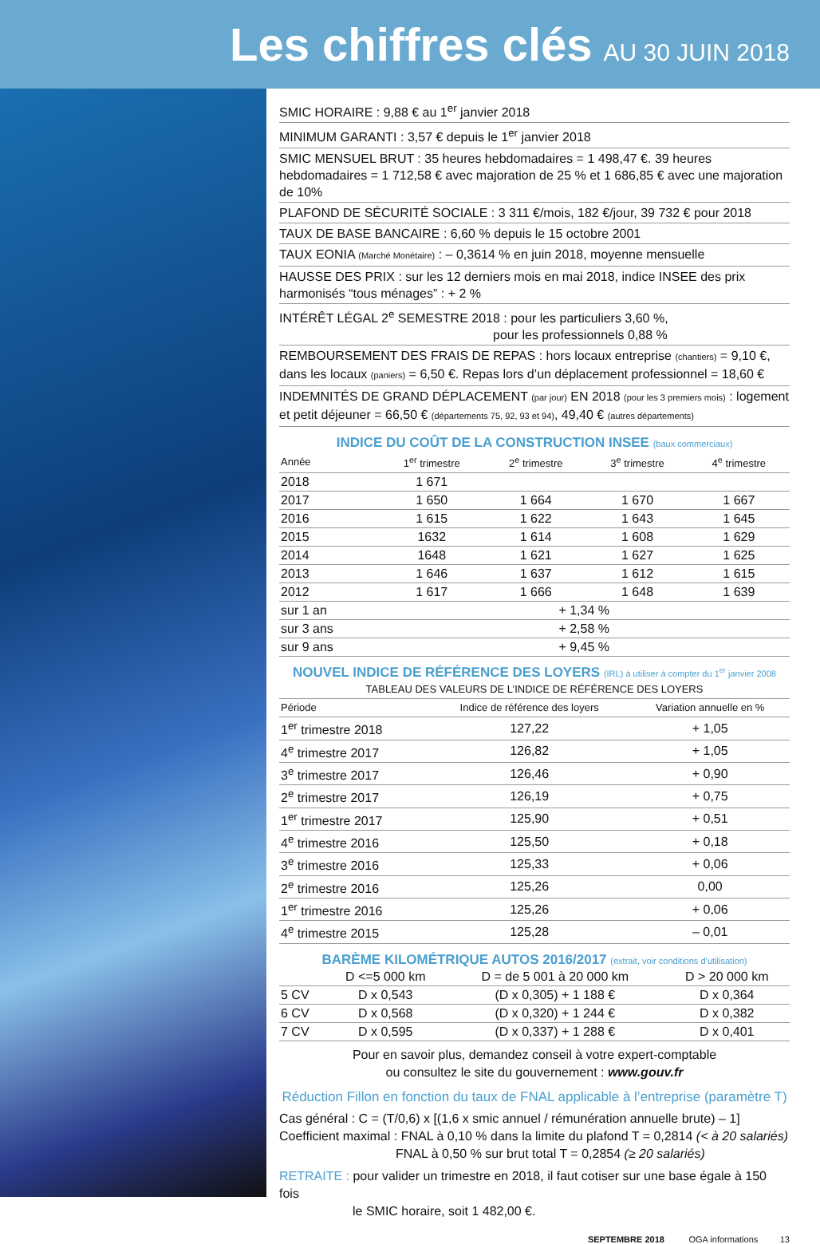Les chiffres clés AU 30 JUIN 2018
SMIC HORAIRE : 9,88 € au 1<sup>er</sup> janvier 2018
MINIMUM GARANTI : 3,57 € depuis le 1<sup>er</sup> janvier 2018
SMIC MENSUEL BRUT : 35 heures hebdomadaires = 1 498,47 €. 39 heures hebdomadaires = 1 712,58 € avec majoration de 25 % et 1 686,85 € avec une majoration de 10%
PLAFOND DE SÉCURITÉ SOCIALE : 3 311 €/mois, 182 €/jour, 39 732 € pour 2018
TAUX DE BASE BANCAIRE : 6,60 % depuis le 15 octobre 2001
TAUX EONIA (Marché Monétaire) : – 0,3614 % en juin 2018, moyenne mensuelle
HAUSSE DES PRIX : sur les 12 derniers mois en mai 2018, indice INSEE des prix harmonisés “tous ménages” : + 2 %
INTÉRÊT LÉGAL 2<sup>e</sup> SEMESTRE 2018 : pour les particuliers 3,60 %,
pour les professionnels 0,88 %
REMBOURSEMENT DES FRAIS DE REPAS : hors locaux entreprise (chantiers) = 9,10 €, dans les locaux (paniers) = 6,50 €. Repas lors d’un déplacement professionnel = 18,60 €
INDEMNITÉS DE GRAND DÉPLACEMENT (par jour) EN 2018 (pour les 3 premiers mois) : logement et petit déjeuner = 66,50 € (départements 75, 92, 93 et 94), 49,40 € (autres départements)
INDICE DU COÛT DE LA CONSTRUCTION INSEE (baux commerciaux)
| Année | 1<sup>er</sup> trimestre | 2<sup>e</sup> trimestre | 3<sup>e</sup> trimestre | 4<sup>e</sup> trimestre |
| --- | --- | --- | --- | --- |
| 2018 | 1 671 | | | |
| 2017 | 1 650 | 1 664 | 1 670 | 1 667 |
| 2016 | 1 615 | 1 622 | 1 643 | 1 645 |
| 2015 | 1632 | 1 614 | 1 608 | 1 629 |
| 2014 | 1648 | 1 621 | 1 627 | 1 625 |
| 2013 | 1 646 | 1 637 | 1 612 | 1 615 |
| 2012 | 1 617 | 1 666 | 1 648 | 1 639 |
| sur 1 an | + 1,34 % | | | |
| sur 3 ans | + 2,58 % | | | |
| sur 9 ans | + 9,45 % | | | |
NOUVEL INDICE DE RÉFÉRENCE DES LOYERS (IRL) à utiliser à compter du 1<sup>er</sup> janvier 2008
| TABLEAU DES VALEURS DE L’INDICE DE RÉFÉRENCE DES LOYERS | | |
| --- | --- | --- |
| Période | Indice de référence des loyers | Variation annuelle en % |
| 1<sup>er</sup> trimestre 2018 | 127,22 | + 1,05 |
| 4<sup>e</sup> trimestre 2017 | 126,82 | + 1,05 |
| 3<sup>e</sup> trimestre 2017 | 126,46 | + 0,90 |
| 2<sup>e</sup> trimestre 2017 | 126,19 | + 0,75 |
| 1<sup>er</sup> trimestre 2017 | 125,90 | + 0,51 |
| 4<sup>e</sup> trimestre 2016 | 125,50 | + 0,18 |
| 3<sup>e</sup> trimestre 2016 | 125,33 | + 0,06 |
| 2<sup>e</sup> trimestre 2016 | 125,26 | 0,00 |
| 1<sup>er</sup> trimestre 2016 | 125,26 | + 0,06 |
| 4<sup>e</sup> trimestre 2015 | 125,28 | – 0,01 |
BARÈME KILOMÉTRIQUE AUTOS 2016/2017 (extrait, voir conditions d’utilisation)
| | D <=5 000 km | D = de 5 001 à 20 000 km | D > 20 000 km |
| 5 CV | D x 0,543 | (D x 0,305) + 1 188 € | D x 0,364 |
| 6 CV | D x 0,568 | (D x 0,320) + 1 244 € | D x 0,382 |
| 7 CV | D x 0,595 | (D x 0,337) + 1 288 € | D x 0,401 |
Pour en savoir plus, demandez conseil à votre expert-comptable
ou consultez le site du gouvernement : www.gouv.fr
Réduction Fillon en fonction du taux de FNAL applicable à l’entreprise (paramètre T)
Cas général : C = (T/0,6) x [(1,6 x smic annuel / rémunération annuelle brute) – 1]
Coefficient maximal : FNAL à 0,10 % dans la limite du plafond T = 0,2814 (< à 20 salariés)
FNAL à 0,50 % sur brut total T = 0,2854 (≥ 20 salariés)
RETRAITE : pour valider un trimestre en 2018, il faut cotiser sur une base égale à 150 fois
le SMIC horaire, soit 1 482,00 €.
SEPTEMBRE 2018 OGA informations 13